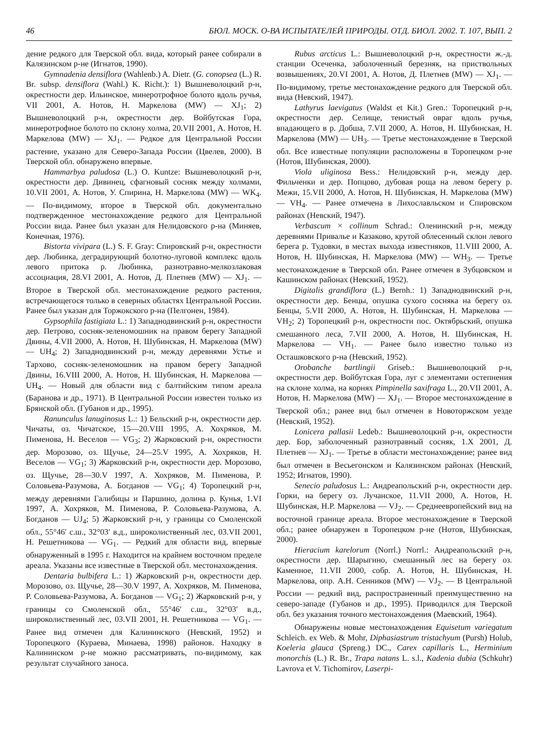46 БЮЛ. МОСК. О-ВА ИСПЫТАТЕЛЕЙ ПРИРОДЫ. ОТД. БИОЛ. 2002. Т. 107, ВЫП. 2
дение редкого для Тверской обл. вида, который ранее собирали в Калязинском р-не (Игнатов, 1990).
Gymnadenia densiflora (Wahlenb.) A. Dietr. (G. conopsea (L.) R. Br. subsp. densiflora (Wahl.) K. Richt.): 1) Вышневолоцкий р-н, окрестности дер. Ильинское, минеротрофное болото вдоль ручья, VII 2001, А. Нотов, Н. Маркелова (MW) — XJ<sub>1</sub>; 2) Вышневолоцкий р-н, окрестности дер. Войбутская Гора, минеротрофное болото по склону холма, 20.VII 2001, А. Нотов, Н. Маркелова (MW) — XJ<sub>1</sub>. — Редкое для Центральной России растение, указано для Северо-Запада России (Цвелев, 2000). В Тверской обл. обнаружено впервые.
Hammarbya paludosa (L.) O. Kuntze: Вышневолоцкий р-н, окрестности дер. Дивинец, сфагновый сосняк между холмами, 10.VII 2001, А. Нотов, У. Спирина, Н. Маркелова (MW) — WK<sub>4</sub>. — По-видимому, второе в Тверской обл. документально подтвержденное местонахождение редкого для Центральной России вида. Ранее был указан для Нелидовского р-на (Миняев, Конечная, 1976).
Bistorta vivipara (L.) S. F. Gray: Спировский р-н, окрестности дер. Любинка, деградирующий болотно-луговой комплекс вдоль левого притока р. Любинка, разнотравно-мелкозлаковая ассоциация, 28.VI 2001, А. Нотов, Д. Плетнев (MW) — XJ<sub>1</sub>. — Второе в Тверской обл. местонахождение редкого растения, встречающегося только в северных областях Центральной России. Ранее был указан для Торжокского р-на (Пелгонен, 1984).
Gypsophila fastigiata L.: 1) Западнодвинский р-н, окрестности дер. Петрово, сосняк-зеленомошник на правом берегу Западной Двины, 4.VII 2000, А. Нотов, Н. Шубинская, Н. Маркелова (MW) — UH<sub>4</sub>; 2) Западнодвинский р-н, между деревнями Устье и Тархово, сосняк-зеленомошник на правом берегу Западной Двины, 16.VIII 2000, А. Нотов, Н. Шубинская, Н. Маркелова — UH<sub>4</sub>. — Новый для области вид с балтийским типом ареала (Баранова и др., 1971). В Центральной России известен только из Брянской обл. (Губанов и др., 1995).
Ranunculus lanuginosus L.: 1) Бельский р-н, окрестности дер. Чичаты, оз. Чичатское, 15—20.VIII 1995, А. Хохряков, М. Пименова, Н. Веселов — VG<sub>3</sub>; 2) Жарковский р-н, окрестности дер. Морозово, оз. Щучье, 24—25.V 1995, А. Хохряков, Н. Веселов — VG<sub>1</sub>; 3) Жарковский р-н, окрестности дер. Морозово, оз. Щучье, 28—30.V 1997, А. Хохряков, М. Пименова, Р. Соловьева-Разумова, А. Богданов — VG<sub>1</sub>; 4) Торопецкий р-н, между деревнями Галибицы и Паршино, долина р. Кунья, 1.VI 1997, А. Хохряков, М. Пименова, Р. Соловьева-Разумова, А. Богданов — UJ<sub>4</sub>; 5) Жарковский р-н, у границы со Смоленской обл., 55°46′ с.ш., 32°03′ в.д., широколиственный лес, 03.VII 2001, Н. Решетникова — VG<sub>1</sub>. — Редкий для области вид, впервые обнаруженный в 1995 г. Находится на крайнем восточном пределе ареала. Указаны все известные в Тверской обл. местонахождения.
Dentaria bulbifera L.: 1) Жарковский р-н, окрестности дер. Морозово, оз. Щучье, 28—30.V 1997, А. Хохряков, М. Пименова, Р. Соловьева-Разумова, А. Богданов — VG<sub>1</sub>; 2) Жарковский р-н, у границы со Смоленской обл., 55°46′ с.ш., 32°03′ в.д., широколиственный лес, 03.VII 2001, Н. Решетникова — VG<sub>1</sub>. — Ранее вид отмечен для Калининского (Невский, 1952) и Торопецкого (Кураева, Минаева, 1998) районов. Находку в Калининском р-не можно рассматривать, по-видимому, как результат случайного заноса.
Rubus arcticus L.: Вышневолоцкий р-н, окрестности ж.-д. станции Осеченка, заболоченный березняк, на приствольных возвышениях, 20.VI 2001, А. Нотов, Д. Плетнев (MW) — XJ<sub>1</sub>. — По-видимому, третье местонахождение редкого для Тверской обл. вида (Невский, 1947).
Lathyrus laevigatus (Waldst et Kit.) Gren.: Торопецкий р-н, окрестности дер. Селище, тенистый овраг вдоль ручья, впадающего в р. Добша, 7.VII 2000, А. Нотов, Н. Шубинская, Н. Маркелова (MW) — UH<sub>3</sub>. — Третье местонахождение в Тверской обл. Все известные популяции расположены в Торопецком р-не (Нотов, Шубинская, 2000).
Viola uliginosa Bess.: Нелидовский р-н, между дер. Фильченки и дер. Попцово, дубовая роща на левом берегу р. Межи, 15.VII 2000, А. Нотов, Н. Шубинская, Н. Маркелова (MW) — VH<sub>4</sub>. — Ранее отмечена в Лихославльском и Спировском районах (Невский, 1947).
Verbascum × collinum Schrad.: Оленинский р-н, между деревнями Привалье и Казаково, крутой облесенный склон левого берега р. Тудовки, в местах выхода известняков, 11.VIII 2000, А. Нотов, Н. Шубинская, Н. Маркелова (MW) — WH<sub>3</sub>. — Третье местонахождение в Тверской обл. Ранее отмечен в Зубцовском и Кашинском районах (Невский, 1952).
Digitalis grandiflora (L.) Bernh.: 1) Западнодвинский р-н, окрестности дер. Бенцы, опушка сухого сосняка на берегу оз. Бенцы, 5.VII 2000, А. Нотов, Н. Шубинская, Н. Маркелова — VH<sub>2</sub>; 2) Торопецкий р-н, окрестности пос. Октябрьский, опушка смешанного леса, 7.VII 2000, А. Нотов, Н. Шубинская, Н. Маркелова — VH<sub>1</sub>. — Ранее было известно только из Осташковского р-на (Невский, 1952).
Orobanche bartlingii Griseb.: Вышневолоцкий р-н, окрестности дер. Войбутская Гора, луг с элементами остепнения на склоне холма, на корнях Pimpinella saxifraga L., 20.VII 2001, А. Нотов, Н. Маркелова (MW) — XJ<sub>1</sub>. — Второе местонахождение в Тверской обл.; ранее вид был отмечен в Новоторжском уезде (Невский, 1952).
Lonicera pallasii Ledeb.: Вышневолоцкий р-н, окрестности дер. Бор, заболоченный разнотравный сосняк, 1.X 2001, Д. Плетнев — XJ<sub>1</sub>. — Третье в области местонахождение; ранее вид был отмечен в Весьегонском и Калязинском районах (Невский, 1952; Игнатов, 1990).
Senecio paludosus L.: Андреапольский р-н, окрестности дер. Горки, на берегу оз. Лучанское, 11.VII 2000, А. Нотов, Н. Шубинская, Н.Р. Маркелова — VJ<sub>2</sub>. — Среднеевропейский вид на восточной границе ареала. Второе местонахождение в Тверской обл.; ранее обнаружен в Торопецком р-не (Нотов, Шубинская, 2000).
Hieracium karelorum (Norrl.) Norrl.: Андреапольский р-н, окрестности дер. Шарыгино, смешанный лес на берегу оз. Каменное, 11.VII 2000, собр. А. Нотов, Н. Шубинская, Н. Маркелова, опр. А.Н. Сенников (MW) — VJ<sub>2</sub>. — В Центральной России — редкий вид, распространенный преимущественно на северо-западе (Губанов и др., 1995). Приводился для Тверской обл. без указания точного местонахождения (Маевский, 1964).
Обнаружены новые местонахождения Equisetum variegatum Schleich. ex Web. & Mohr, Diphasiastrum tristachyum (Pursh) Holub, Koeleria glauca (Spreng.) DC., Carex capillaris L., Herminium monorchis (L.) R. Br., Trapa natans L. s.l., Kadenia dubia (Schkuhr) Lavrova et V. Tichomirov, Laserpi-